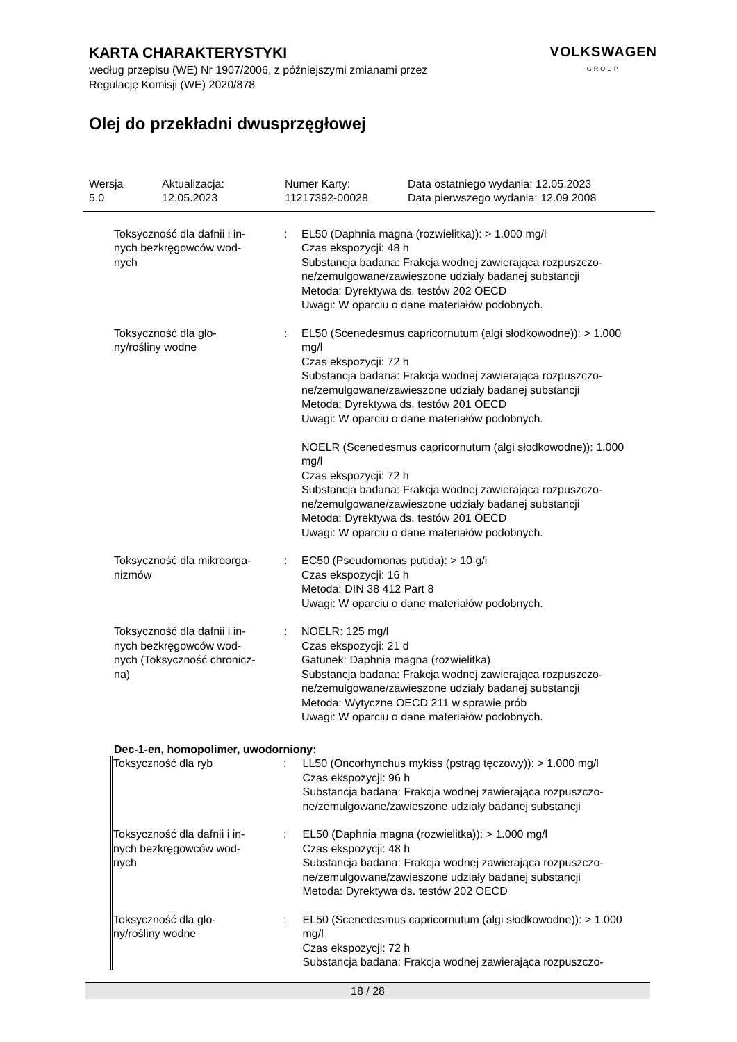KARTA CHARAKTERYSTYKI
według przepisu (WE) Nr 1907/2006, z późniejszymi zmianami przez
Regulację Komisji (WE) 2020/878
VOLKSWAGEN
GROUP
Olej do przekładni dwusprzęgłowej
Wersja
5.0
Aktualizacja:
12.05.2023
Numer Karty:
11217392-00028
Data ostatniego wydania: 12.05.2023
Data pierwszego wydania: 12.09.2008
| Toksyczność dla dafnii i in- nych bezkręgowców wod- nych | : | EL50 (Daphnia magna (rozwielitka)): > 1.000 mg/l Czas ekspozycji: 48 h Substancja badana: Frakcja wodnej zawierająca rozpuszczo-ne/zemulgowane/zawieszone udziały badanej substancji Metoda: Dyrektywa ds. testów 202 OECD Uwagi: W oparciu o dane materiałów podobnych. |
| Toksyczność dla glo- ny/rośliny wodne | : | EL50 (Scenedesmus capricornutum (algi słodkowodne)): > 1.000 mg/l Czas ekspozycji: 72 h Substancja badana: Frakcja wodnej zawierająca rozpuszczo-ne/zemulgowane/zawieszone udziały badanej substancji Metoda: Dyrektywa ds. testów 201 OECD Uwagi: W oparciu o dane materiałów podobnych. NOELR (Scenedesmus capricornutum (algi słodkowodne)): 1.000 mg/l Czas ekspozycji: 72 h Substancja badana: Frakcja wodnej zawierająca rozpuszczo-ne/zemulgowane/zawieszone udziały badanej substancji Metoda: Dyrektywa ds. testów 201 OECD Uwagi: W oparciu o dane materiałów podobnych. |
| Toksyczność dla mikroorga- nizmów | : | EC50 (Pseudomonas putida): > 10 g/l Czas ekspozycji: 16 h Metoda: DIN 38 412 Part 8 Uwagi: W oparciu o dane materiałów podobnych. |
| Toksyczność dla dafnii i in- nych bezkręgowców wod- nych (Toksyczność chronicz- na) | : | NOELR: 125 mg/l Czas ekspozycji: 21 d Gatunek: Daphnia magna (rozwielitka) Substancja badana: Frakcja wodnej zawierająca rozpuszczo-ne/zemulgowane/zawieszone udziały badanej substancji Metoda: Wytyczne OECD 211 w sprawie prób Uwagi: W oparciu o dane materiałów podobnych. |
Dec-1-en, homopolimer, uwodorniony:
| Toksyczność dla ryb | : | LL50 (Oncorhynchus mykiss (pstrąg tęczowy)): > 1.000 mg/l Czas ekspozycji: 96 h Substancja badana: Frakcja wodnej zawierająca rozpuszczo-ne/zemulgowane/zawieszone udziały badanej substancji |
| Toksyczność dla dafnii i in- nych bezkręgowców wod- nych | : | EL50 (Daphnia magna (rozwielitka)): > 1.000 mg/l Czas ekspozycji: 48 h Substancja badana: Frakcja wodnej zawierająca rozpuszczo-ne/zemulgowane/zawieszone udziały badanej substancji Metoda: Dyrektywa ds. testów 202 OECD |
| Toksyczność dla glo- ny/rośliny wodne | : | EL50 (Scenedesmus capricornutum (algi słodkowodne)): > 1.000 mg/l Czas ekspozycji: 72 h Substancja badana: Frakcja wodnej zawierająca rozpuszczo- |
18 / 28